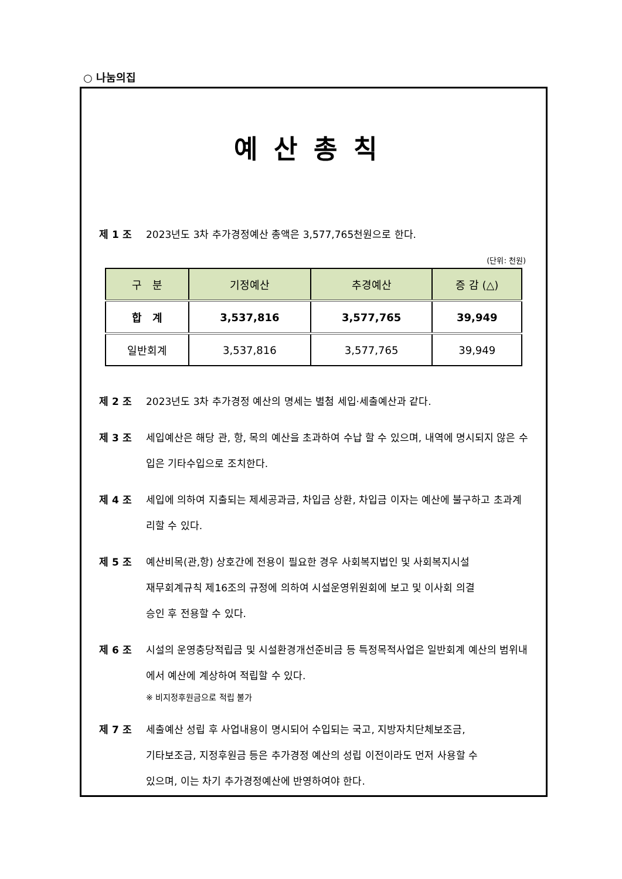○ 나눔의집
예산총칙
제 1 조 2023년도 3차 추가경정예산 총액은 3,577,765천원으로 한다.
(단위: 천원)
| 구 분 | 기정예산 | 추경예산 | 증 감 (△) |
| --- | --- | --- | --- |
| 합 계 | 3,537,816 | 3,577,765 | 39,949 |
| 일반회계 | 3,537,816 | 3,577,765 | 39,949 |
제 2 조 2023년도 3차 추가경정 예산의 명세는 별첨 세입·세출예산과 같다.
제 3 조 세입예산은 해당 관, 항, 목의 예산을 초과하여 수납 할 수 있으며, 내역에 명시되지 않은 수입은 기타수입으로 조치한다.
제 4 조 세입에 의하여 지출되는 제세공과금, 차입금 상환, 차입금 이자는 예산에 불구하고 초과계리할 수 있다.
제 5 조 예산비목(관,항) 상호간에 전용이 필요한 경우 사회복지법인 및 사회복지시설
재무회계규칙 제16조의 규정에 의하여 시설운영위원회에 보고 및 이사회 의결
승인 후 전용할 수 있다.
제 6 조 시설의 운영충당적립금 및 시설환경개선준비금 등 특정목적사업은 일반회계 예산의 범위내에서 예산에 계상하여 적립할 수 있다.
※ 비지정후원금으로 적립 불가
제 7 조 세출예산 성립 후 사업내용이 명시되어 수입되는 국고, 지방자치단체보조금,
기타보조금, 지정후원금 등은 추가경정 예산의 성립 이전이라도 먼저 사용할 수
있으며, 이는 차기 추가경정예산에 반영하여야 한다.